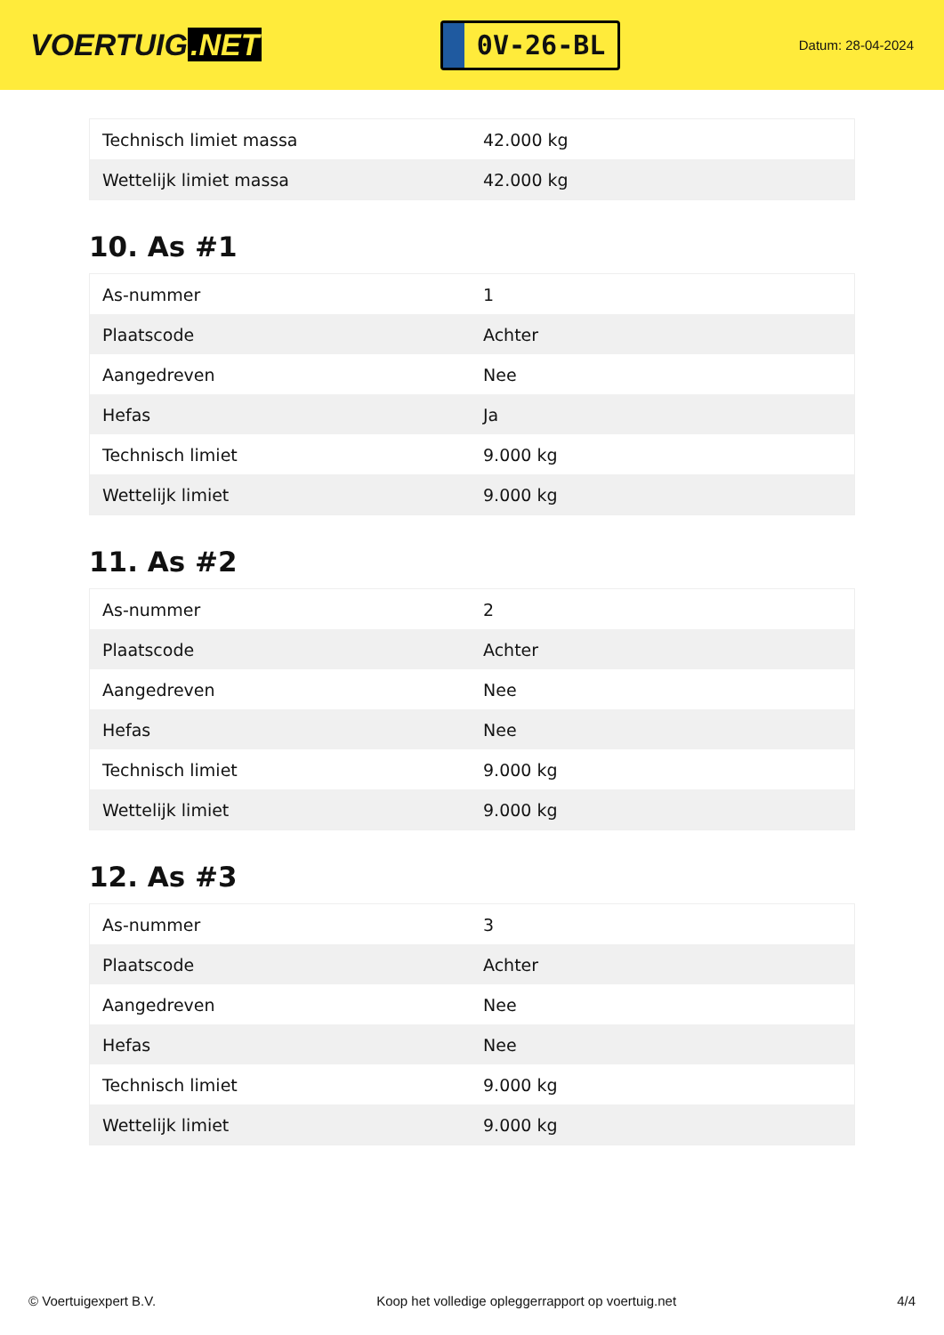VOERTUIG.NET
0V-26-BL
Datum: 28-04-2024
| Technisch limiet massa | 42.000 kg |
| Wettelijk limiet massa | 42.000 kg |
10. As #1
| As-nummer | 1 |
| Plaatscode | Achter |
| Aangedreven | Nee |
| Hefas | Ja |
| Technisch limiet | 9.000 kg |
| Wettelijk limiet | 9.000 kg |
11. As #2
| As-nummer | 2 |
| Plaatscode | Achter |
| Aangedreven | Nee |
| Hefas | Nee |
| Technisch limiet | 9.000 kg |
| Wettelijk limiet | 9.000 kg |
12. As #3
| As-nummer | 3 |
| Plaatscode | Achter |
| Aangedreven | Nee |
| Hefas | Nee |
| Technisch limiet | 9.000 kg |
| Wettelijk limiet | 9.000 kg |
© Voertuigexpert B.V. Koop het volledige opleggerrapport op voertuig.net 4/4